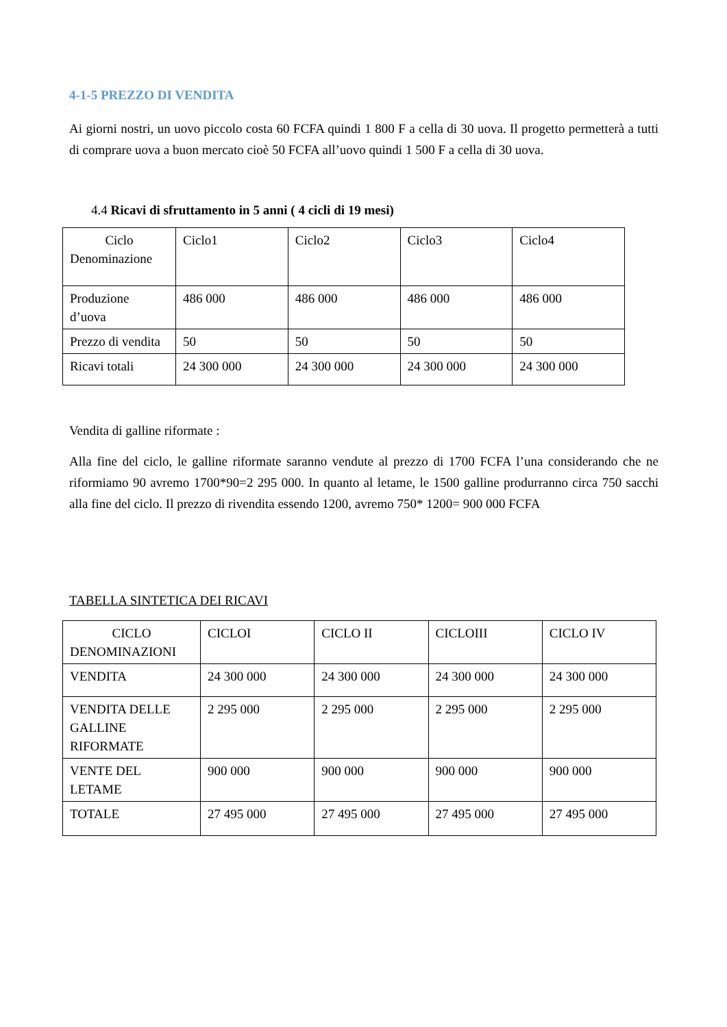4-1-5 PREZZO DI VENDITA
Ai giorni nostri, un uovo piccolo costa 60 FCFA quindi 1 800 F a cella di 30 uova. Il progetto permetterà a tutti di comprare uova a buon mercato cioè 50 FCFA all’uovo quindi 1 500 F a cella di 30 uova.
4.4 Ricavi di sfruttamento in 5 anni ( 4 cicli di 19 mesi)
| Ciclo Denominazione | Ciclo1 | Ciclo2 | Ciclo3 | Ciclo4 |
| Produzione d’uova | 486 000 | 486 000 | 486 000 | 486 000 |
| Prezzo di vendita | 50 | 50 | 50 | 50 |
| Ricavi totali | 24 300 000 | 24 300 000 | 24 300 000 | 24 300 000 |
Vendita di galline riformate :
Alla fine del ciclo, le galline riformate saranno vendute al prezzo di 1700 FCFA l’una considerando che ne riformiamo 90 avremo 1700*90=2 295 000. In quanto al letame, le 1500 galline produrranno circa 750 sacchi alla fine del ciclo. Il prezzo di rivendita essendo 1200, avremo 750* 1200= 900 000 FCFA
TABELLA SINTETICA DEI RICAVI
| CICLO DENOMINAZIONI | CICLOI | CICLO II | CICLOIII | CICLO IV |
| VENDITA | 24 300 000 | 24 300 000 | 24 300 000 | 24 300 000 |
| VENDITA DELLE GALLINE RIFORMATE | 2 295 000 | 2 295 000 | 2 295 000 | 2 295 000 |
| VENTE DEL LETAME | 900 000 | 900 000 | 900 000 | 900 000 |
| TOTALE | 27 495 000 | 27 495 000 | 27 495 000 | 27 495 000 |